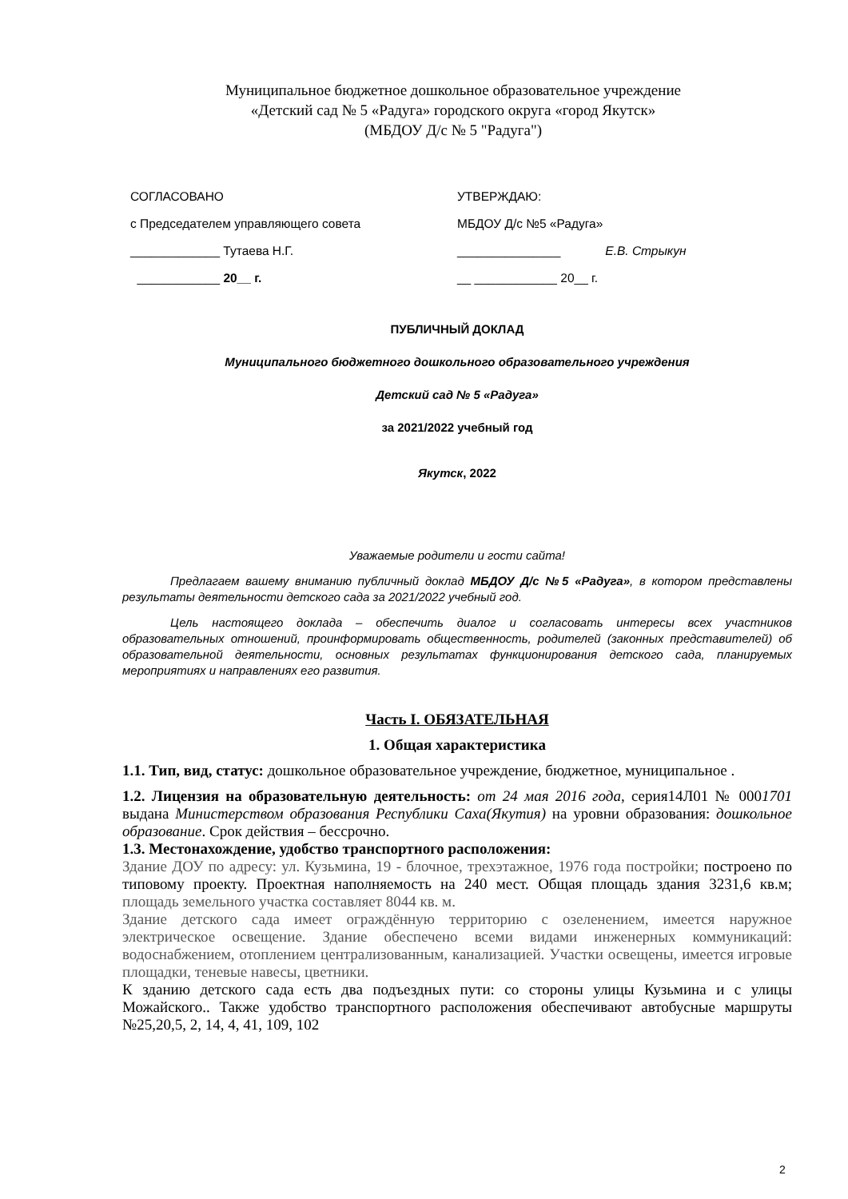Муниципальное бюджетное дошкольное образовательное учреждение
«Детский сад № 5 «Радуга» городского округа «город Якутск»
(МБДОУ Д/с № 5 "Радуга")
СОГЛАСОВАНО
с Председателем управляющего совета
_____________ Тутаева Н.Г.
____________ 20__ г.
УТВЕРЖДАЮ:
МБДОУ Д/с №5 «Радуга»
_______________ Е.В. Стрыкун
__ ____________ 20__ г.
ПУБЛИЧНЫЙ ДОКЛАД
Муниципального бюджетного дошкольного образовательного учреждения
Детский сад № 5 «Радуга»
за 2021/2022 учебный год
Якутск, 2022
Уважаемые родители и гости сайта!
Предлагаем вашему вниманию публичный доклад МБДОУ Д/с №5 «Радуга», в котором представлены результаты деятельности детского сада за 2021/2022 учебный год.
Цель настоящего доклада – обеспечить диалог и согласовать интересы всех участников образовательных отношений, проинформировать общественность, родителей (законных представителей) об образовательной деятельности, основных результатах функционирования детского сада, планируемых мероприятиях и направлениях его развития.
Часть I. ОБЯЗАТЕЛЬНАЯ
1. Общая характеристика
1.1. Тип, вид, статус: дошкольное образовательное учреждение, бюджетное, муниципальное .
1.2. Лицензия на образовательную деятельность: от 24 мая 2016 года, серия14Л01 № 0001701 выдана Министерством образования Республики Саха(Якутия) на уровни образования: дошкольное образование. Срок действия – бессрочно.
1.3. Местонахождение, удобство транспортного расположения:
Здание ДОУ по адресу: ул. Кузьмина, 19 - блочное, трехэтажное, 1976 года постройки; построено по типовому проекту. Проектная наполняемость на 240 мест. Общая площадь здания 3231,6 кв.м; площадь земельного участка составляет 8044 кв. м.
Здание детского сада имеет ограждённую территорию с озеленением, имеется наружное электрическое освещение. Здание обеспечено всеми видами инженерных коммуникаций: водоснабжением, отоплением централизованным, канализацией. Участки освещены, имеется игровые площадки, теневые навесы, цветники.
К зданию детского сада есть два подъездных пути: со стороны улицы Кузьмина и с улицы Можайского.. Также удобство транспортного расположения обеспечивают автобусные маршруты №25,20,5, 2, 14, 4, 41, 109, 102
2